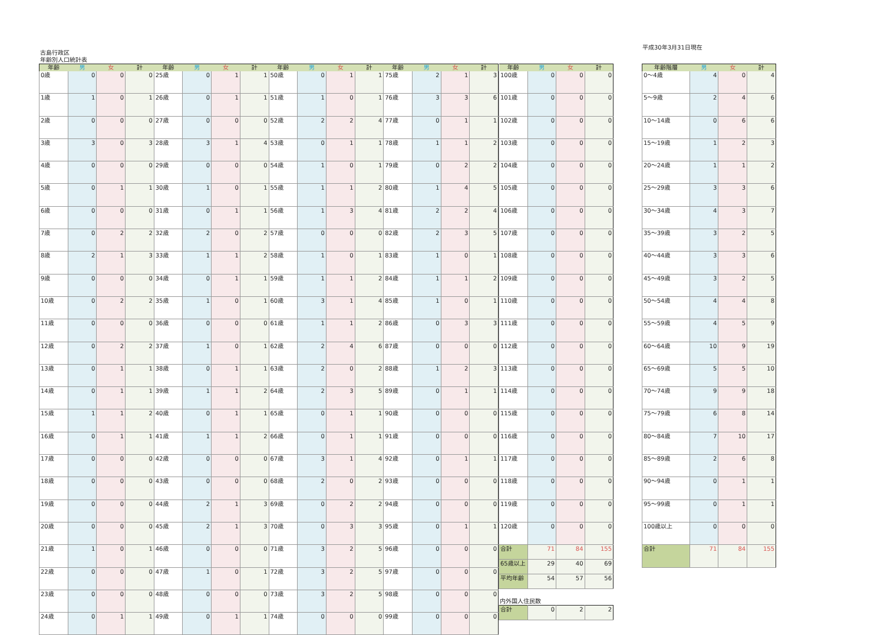平成30年3月31日現在
古島行政区
年齢別人口統計表
| 年齢 | 男 | 女 | 計 | 年齢 | 男 | 女 | 計 | 年齢 | 男 | 女 | 計 | 年齢 | 男 | 女 | 計 |
| --- | --- | --- | --- | --- | --- | --- | --- | --- | --- | --- | --- | --- | --- | --- | --- |
| 0歳 | 0 | 0 | 0 | 25歳 | 0 | 1 | 1 | 50歳 | 0 | 1 | 1 | 75歳 | 2 | 1 | 3 |
| 1歳 | 1 | 0 | 1 | 26歳 | 0 | 1 | 1 | 51歳 | 1 | 0 | 1 | 76歳 | 3 | 3 | 6 |
| 2歳 | 0 | 0 | 0 | 27歳 | 0 | 0 | 0 | 52歳 | 2 | 2 | 4 | 77歳 | 0 | 1 | 1 |
| 3歳 | 3 | 0 | 3 | 28歳 | 3 | 1 | 4 | 53歳 | 0 | 1 | 1 | 78歳 | 1 | 1 | 2 |
| 4歳 | 0 | 0 | 0 | 29歳 | 0 | 0 | 0 | 54歳 | 1 | 0 | 1 | 79歳 | 0 | 2 | 2 |
| 5歳 | 0 | 1 | 1 | 30歳 | 1 | 0 | 1 | 55歳 | 1 | 1 | 2 | 80歳 | 1 | 4 | 5 |
| 6歳 | 0 | 0 | 0 | 31歳 | 0 | 1 | 1 | 56歳 | 1 | 3 | 4 | 81歳 | 2 | 2 | 4 |
| 7歳 | 0 | 2 | 2 | 32歳 | 2 | 0 | 2 | 57歳 | 0 | 0 | 0 | 82歳 | 2 | 3 | 5 |
| 8歳 | 2 | 1 | 3 | 33歳 | 1 | 1 | 2 | 58歳 | 1 | 0 | 1 | 83歳 | 1 | 0 | 1 |
| 9歳 | 0 | 0 | 0 | 34歳 | 0 | 1 | 1 | 59歳 | 1 | 1 | 2 | 84歳 | 1 | 1 | 2 |
| 10歳 | 0 | 2 | 2 | 35歳 | 1 | 0 | 1 | 60歳 | 3 | 1 | 4 | 85歳 | 1 | 0 | 1 |
| 11歳 | 0 | 0 | 0 | 36歳 | 0 | 0 | 0 | 61歳 | 1 | 1 | 2 | 86歳 | 0 | 3 | 3 |
| 12歳 | 0 | 2 | 2 | 37歳 | 1 | 0 | 1 | 62歳 | 2 | 4 | 6 | 87歳 | 0 | 0 | 0 |
| 13歳 | 0 | 1 | 1 | 38歳 | 0 | 1 | 1 | 63歳 | 2 | 0 | 2 | 88歳 | 1 | 2 | 3 |
| 14歳 | 0 | 1 | 1 | 39歳 | 1 | 1 | 2 | 64歳 | 2 | 3 | 5 | 89歳 | 0 | 1 | 1 |
| 15歳 | 1 | 1 | 2 | 40歳 | 0 | 1 | 1 | 65歳 | 0 | 1 | 1 | 90歳 | 0 | 0 | 0 |
| 16歳 | 0 | 1 | 1 | 41歳 | 1 | 1 | 2 | 66歳 | 0 | 1 | 1 | 91歳 | 0 | 0 | 0 |
| 17歳 | 0 | 0 | 0 | 42歳 | 0 | 0 | 0 | 67歳 | 3 | 1 | 4 | 92歳 | 0 | 1 | 1 |
| 18歳 | 0 | 0 | 0 | 43歳 | 0 | 0 | 0 | 68歳 | 2 | 0 | 2 | 93歳 | 0 | 0 | 0 |
| 19歳 | 0 | 0 | 0 | 44歳 | 2 | 1 | 3 | 69歳 | 0 | 2 | 2 | 94歳 | 0 | 0 | 0 |
| 20歳 | 0 | 0 | 0 | 45歳 | 2 | 1 | 3 | 70歳 | 0 | 3 | 3 | 95歳 | 0 | 1 | 1 |
| 21歳 | 1 | 0 | 1 | 46歳 | 0 | 0 | 0 | 71歳 | 3 | 2 | 5 | 96歳 | 0 | 0 | 0 |
| 22歳 | 0 | 0 | 0 | 47歳 | 1 | 0 | 1 | 72歳 | 3 | 2 | 5 | 97歳 | 0 | 0 | 0 |
| 23歳 | 0 | 0 | 0 | 48歳 | 0 | 0 | 0 | 73歳 | 3 | 2 | 5 | 98歳 | 0 | 0 | 0 |
| 24歳 | 0 | 1 | 1 | 49歳 | 0 | 1 | 1 | 74歳 | 0 | 0 | 0 | 99歳 | 0 | 0 | 0 |
| 年齢 | 男 | 女 | 計 |
| --- | --- | --- | --- |
| 100歳 | 0 | 0 | 0 |
| 101歳 | 0 | 0 | 0 |
| 102歳 | 0 | 0 | 0 |
| 103歳 | 0 | 0 | 0 |
| 104歳 | 0 | 0 | 0 |
| 105歳 | 0 | 0 | 0 |
| 106歳 | 0 | 0 | 0 |
| 107歳 | 0 | 0 | 0 |
| 108歳 | 0 | 0 | 0 |
| 109歳 | 0 | 0 | 0 |
| 110歳 | 0 | 0 | 0 |
| 111歳 | 0 | 0 | 0 |
| 112歳 | 0 | 0 | 0 |
| 113歳 | 0 | 0 | 0 |
| 114歳 | 0 | 0 | 0 |
| 115歳 | 0 | 0 | 0 |
| 116歳 | 0 | 0 | 0 |
| 117歳 | 0 | 0 | 0 |
| 118歳 | 0 | 0 | 0 |
| 119歳 | 0 | 0 | 0 |
| 120歳 | 0 | 0 | 0 |
| 合計 | 71 | 84 | 155 |
| 65歳以上 | 29 | 40 | 69 |
| 平均年齢 | 54 | 57 | 56 |
内外国人住民数
| 合計 | 0 | 2 | 2 |
| 年齢階層 | 男 | 女 | 計 |
| --- | --- | --- | --- |
| 0～4歳 | 4 | 0 | 4 |
| 5～9歳 | 2 | 4 | 6 |
| 10～14歳 | 0 | 6 | 6 |
| 15～19歳 | 1 | 2 | 3 |
| 20～24歳 | 1 | 1 | 2 |
| 25～29歳 | 3 | 3 | 6 |
| 30～34歳 | 4 | 3 | 7 |
| 35～39歳 | 3 | 2 | 5 |
| 40～44歳 | 3 | 3 | 6 |
| 45～49歳 | 3 | 2 | 5 |
| 50～54歳 | 4 | 4 | 8 |
| 55～59歳 | 4 | 5 | 9 |
| 60～64歳 | 10 | 9 | 19 |
| 65～69歳 | 5 | 5 | 10 |
| 70～74歳 | 9 | 9 | 18 |
| 75～79歳 | 6 | 8 | 14 |
| 80～84歳 | 7 | 10 | 17 |
| 85～89歳 | 2 | 6 | 8 |
| 90～94歳 | 0 | 1 | 1 |
| 95～99歳 | 0 | 1 | 1 |
| 100歳以上 | 0 | 0 | 0 |
| 合計 | 71 | 84 | 155 |